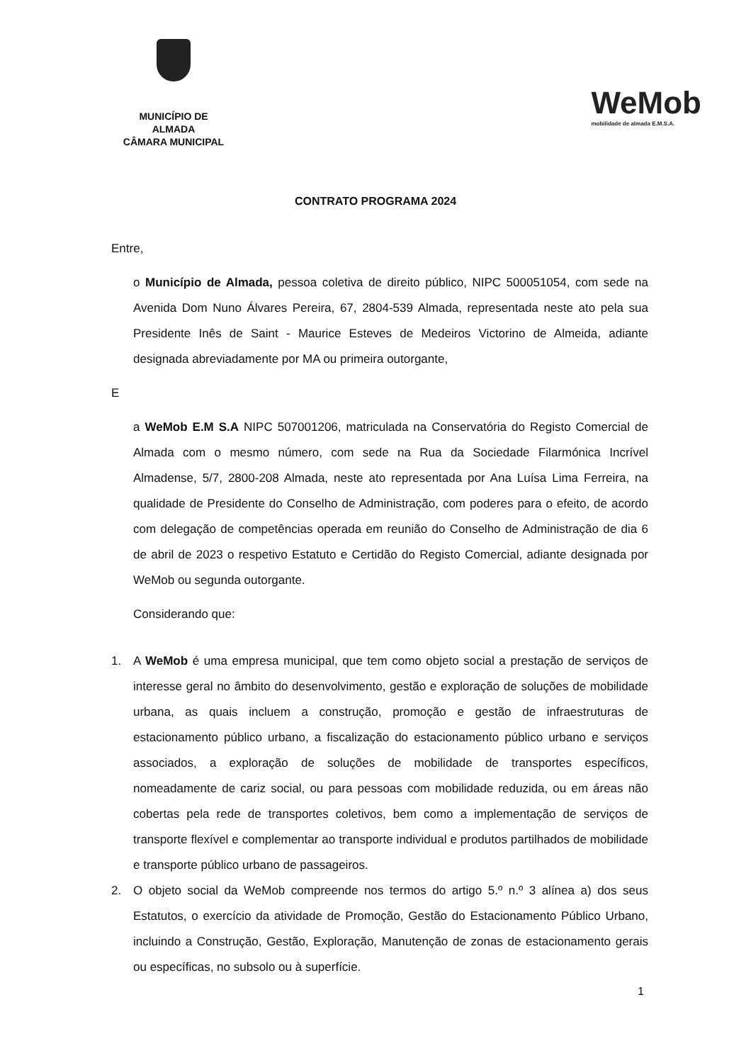MUNICÍPIO DE ALMADA
CÂMARA MUNICIPAL
WeMob
mobilidade de almada E.M.S.A.
CONTRATO PROGRAMA 2024
Entre,
o Município de Almada, pessoa coletiva de direito público, NIPC 500051054, com sede na Avenida Dom Nuno Álvares Pereira, 67, 2804-539 Almada, representada neste ato pela sua Presidente Inês de Saint - Maurice Esteves de Medeiros Victorino de Almeida, adiante designada abreviadamente por MA ou primeira outorgante,
E
a WeMob E.M S.A NIPC 507001206, matriculada na Conservatória do Registo Comercial de Almada com o mesmo número, com sede na Rua da Sociedade Filarmónica Incrível Almadense, 5/7, 2800-208 Almada, neste ato representada por Ana Luísa Lima Ferreira, na qualidade de Presidente do Conselho de Administração, com poderes para o efeito, de acordo com delegação de competências operada em reunião do Conselho de Administração de dia 6 de abril de 2023 o respetivo Estatuto e Certidão do Registo Comercial, adiante designada por WeMob ou segunda outorgante.
Considerando que:
1. A WeMob é uma empresa municipal, que tem como objeto social a prestação de serviços de interesse geral no âmbito do desenvolvimento, gestão e exploração de soluções de mobilidade urbana, as quais incluem a construção, promoção e gestão de infraestruturas de estacionamento público urbano, a fiscalização do estacionamento público urbano e serviços associados, a exploração de soluções de mobilidade de transportes específicos, nomeadamente de cariz social, ou para pessoas com mobilidade reduzida, ou em áreas não cobertas pela rede de transportes coletivos, bem como a implementação de serviços de transporte flexível e complementar ao transporte individual e produtos partilhados de mobilidade e transporte público urbano de passageiros.
2. O objeto social da WeMob compreende nos termos do artigo 5.º n.º 3 alínea a) dos seus Estatutos, o exercício da atividade de Promoção, Gestão do Estacionamento Público Urbano, incluindo a Construção, Gestão, Exploração, Manutenção de zonas de estacionamento gerais ou específicas, no subsolo ou à superfície.
1